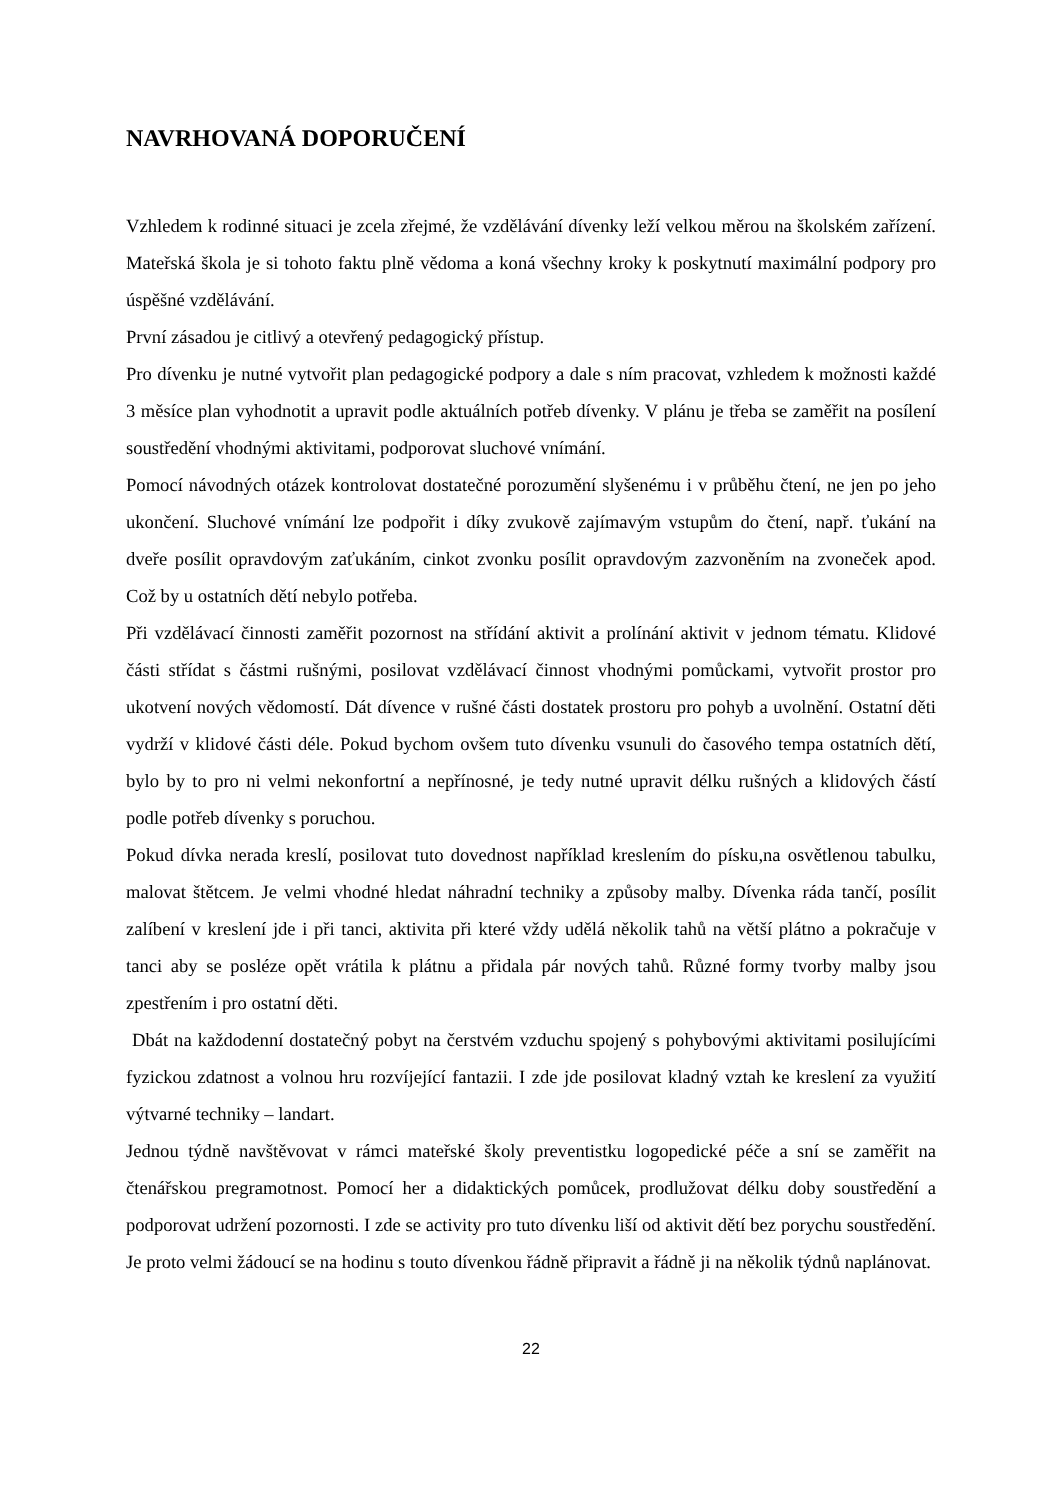NAVRHOVANÁ DOPORUČENÍ
Vzhledem k rodinné situaci je zcela zřejmé, že vzdělávání dívenky leží velkou měrou na školském zařízení. Mateřská škola je si tohoto faktu plně vědoma a koná všechny kroky k poskytnutí maximální podpory pro úspěšné vzdělávání.
První zásadou je citlivý a otevřený pedagogický přístup.
Pro dívenku je nutné vytvořit plan pedagogické podpory a dale s ním pracovat, vzhledem k možnosti každé 3 měsíce plan vyhodnotit a upravit podle aktuálních potřeb dívenky. V plánu je třeba se zaměřit na posílení soustředění vhodnými aktivitami, podporovat sluchové vnímání.
Pomocí návodných otázek kontrolovat dostatečné porozumění slyšenému i v průběhu čtení, ne jen po jeho ukončení. Sluchové vnímání lze podpořit i díky zvukově zajímavým vstupům do čtení, např. ťukání na dveře posílit opravdovým zaťukáním, cinkot zvonku posílit opravdovým zazvoněním na zvoneček apod. Což by u ostatních dětí nebylo potřeba.
Při vzdělávací činnosti zaměřit pozornost na střídání aktivit a prolínání aktivit v jednom tématu. Klidové části střídat s částmi rušnými, posilovat vzdělávací činnost vhodnými pomůckami, vytvořit prostor pro ukotvení nových vědomostí. Dát dívence v rušné části dostatek prostoru pro pohyb a uvolnění. Ostatní děti vydrží v klidové části déle. Pokud bychom ovšem tuto dívenku vsunuli do časového tempa ostatních dětí, bylo by to pro ni velmi nekonfortní a nepřínosné, je tedy nutné upravit délku rušných a klidových částí podle potřeb dívenky s poruchou.
Pokud dívka nerada kreslí, posilovat tuto dovednost například kreslením do písku,na osvětlenou tabulku, malovat štětcem. Je velmi vhodné hledat náhradní techniky a způsoby malby. Dívenka ráda tančí, posílit zalíbení v kreslení jde i při tanci, aktivita při které vždy udělá několik tahů na větší plátno a pokračuje v tanci aby se posléze opět vrátila k plátnu a přidala pár nových tahů. Různé formy tvorby malby jsou zpestřením i pro ostatní děti.
Dbát na každodenní dostatečný pobyt na čerstvém vzduchu spojený s pohybovými aktivitami posilujícími fyzickou zdatnost a volnou hru rozvíjející fantazii. I zde jde posilovat kladný vztah ke kreslení za využití výtvarné techniky – landart.
Jednou týdně navštěvovat v rámci mateřské školy preventistku logopedické péče a sní se zaměřit na čtenářskou pregramotnost. Pomocí her a didaktických pomůcek, prodlužovat délku doby soustředění a podporovat udržení pozornosti. I zde se activity pro tuto dívenku liší od aktivit dětí bez porychu soustředění. Je proto velmi žádoucí se na hodinu s touto dívenkou řádně připravit a řádně ji na několik týdnů naplánovat.
22